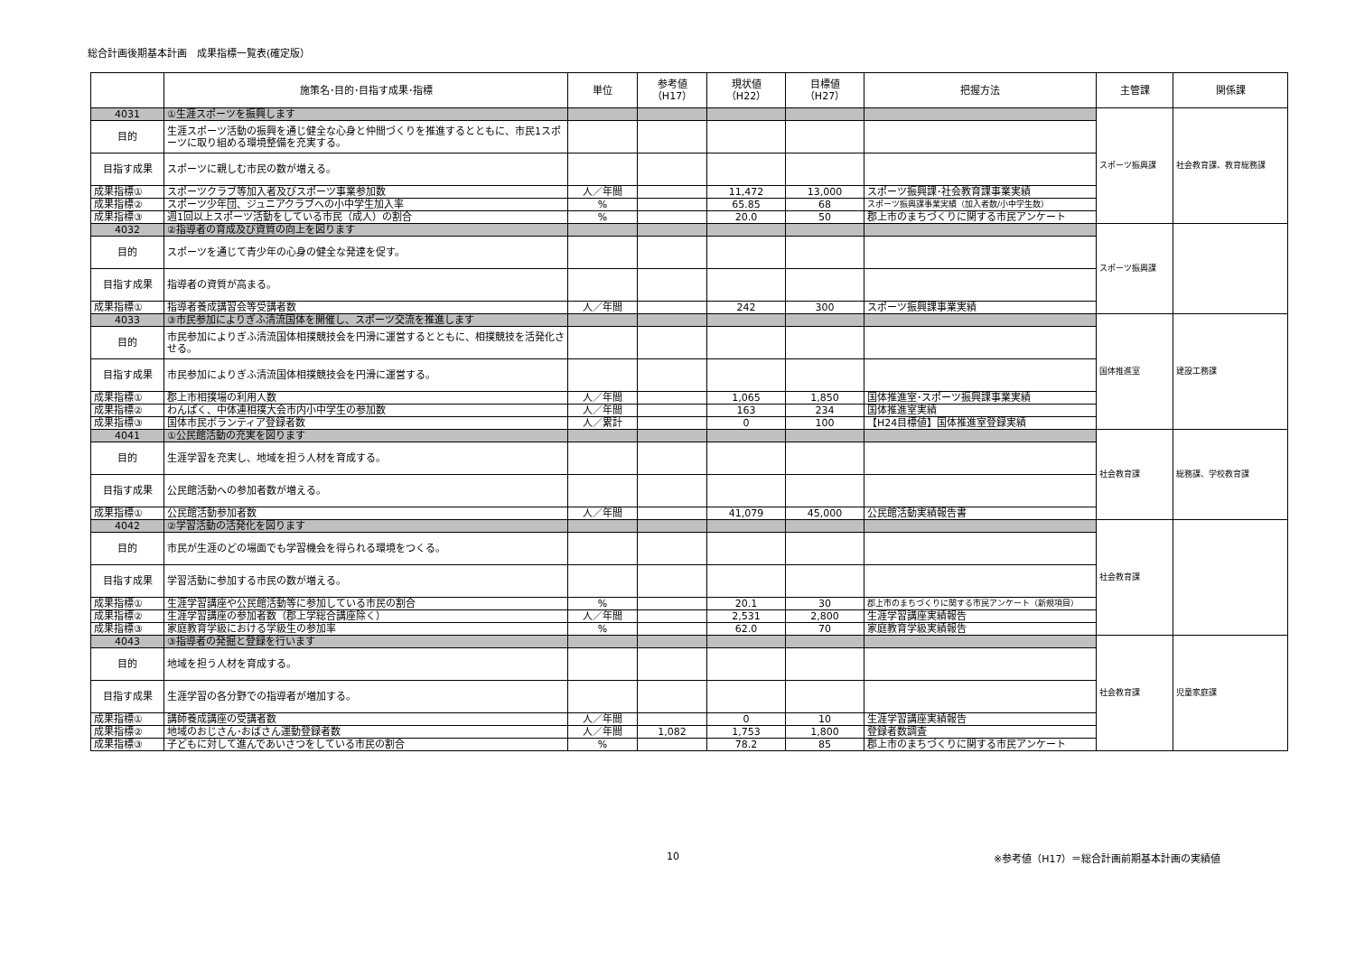総合計画後期基本計画　成果指標一覧表(確定版）
| | 施策名･目的･目指す成果･指標 | 単位 | 参考値 （H17） | 現状値 （H22） | 目標値 （H27） | 把握方法 | 主管課 | 関係課 |
| --- | --- | --- | --- | --- | --- | --- | --- | --- |
| 4031 | ①生涯スポーツを振興します | | | | | | スポーツ振興課 | 社会教育課、教育総務課 |
| 目的 | 生涯スポーツ活動の振興を通じ健全な心身と仲間づくりを推進するとともに、市民1スポーツに取り組める環境整備を充実する。 | | | | | | | |
| 目指す成果 | スポーツに親しむ市民の数が増える。 | | | | | | | |
| 成果指標① | スポーツクラブ等加入者及びスポーツ事業参加数 | 人／年間 | | 11,472 | 13,000 | スポーツ振興課･社会教育課事業実績 | | |
| 成果指標② | スポーツ少年団、ジュニアクラブへの小中学生加入率 | % | | 65.85 | 68 | スポーツ振興課事業実績（加入者数/小中学生数） | | |
| 成果指標③ | 週1回以上スポーツ活動をしている市民（成人）の割合 | % | | 20.0 | 50 | 郡上市のまちづくりに関する市民アンケート | | |
| 4032 | ②指導者の育成及び資質の向上を図ります | | | | | | スポーツ振興課 | |
| 目的 | スポーツを通じて青少年の心身の健全な発達を促す。 | | | | | | | |
| 目指す成果 | 指導者の資質が高まる。 | | | | | | | |
| 成果指標① | 指導者養成講習会等受講者数 | 人／年間 | | 242 | 300 | スポーツ振興課事業実績 | | |
| 4033 | ③市民参加によりぎふ清流国体を開催し、スポーツ交流を推進します | | | | | | 国体推進室 | 建設工務課 |
| 目的 | 市民参加によりぎふ清流国体相撲競技会を円滑に運営するとともに、相撲競技を活発化させる。 | | | | | | | |
| 目指す成果 | 市民参加によりぎふ清流国体相撲競技会を円滑に運営する。 | | | | | | | |
| 成果指標① | 郡上市相撲場の利用人数 | 人／年間 | | 1,065 | 1,850 | 国体推進室･スポーツ振興課事業実績 | | |
| 成果指標② | わんぱく、中体連相撲大会市内小中学生の参加数 | 人／年間 | | 163 | 234 | 国体推進室実績 | | |
| 成果指標③ | 国体市民ボランティア登録者数 | 人／累計 | | 0 | 100 | 【H24目標値】国体推進室登録実績 | | |
| 4041 | ①公民館活動の充実を図ります | | | | | | 社会教育課 | 総務課、学校教育課 |
| 目的 | 生涯学習を充実し、地域を担う人材を育成する。 | | | | | | | |
| 目指す成果 | 公民館活動への参加者数が増える。 | | | | | | | |
| 成果指標① | 公民館活動参加者数 | 人／年間 | | 41,079 | 45,000 | 公民館活動実績報告書 | | |
| 4042 | ②学習活動の活発化を図ります | | | | | | 社会教育課 | |
| 目的 | 市民が生涯のどの場面でも学習機会を得られる環境をつくる。 | | | | | | | |
| 目指す成果 | 学習活動に参加する市民の数が増える。 | | | | | | | |
| 成果指標① | 生涯学習講座や公民館活動等に参加している市民の割合 | % | | 20.1 | 30 | 郡上市のまちづくりに関する市民アンケート（新規項目） | | |
| 成果指標② | 生涯学習講座の参加者数（郡上学総合講座除く） | 人／年間 | | 2,531 | 2,800 | 生涯学習講座実績報告 | | |
| 成果指標③ | 家庭教育学級における学級生の参加率 | % | | 62.0 | 70 | 家庭教育学級実績報告 | | |
| 4043 | ③指導者の発掘と登録を行います | | | | | | 社会教育課 | 児童家庭課 |
| 目的 | 地域を担う人材を育成する。 | | | | | | | |
| 目指す成果 | 生涯学習の各分野での指導者が増加する。 | | | | | | | |
| 成果指標① | 講師養成講座の受講者数 | 人／年間 | | 0 | 10 | 生涯学習講座実績報告 | | |
| 成果指標② | 地域のおじさん･おばさん運動登録者数 | 人／年間 | 1,082 | 1,753 | 1,800 | 登録者数調査 | | |
| 成果指標③ | 子どもに対して進んであいさつをしている市民の割合 | % | | 78.2 | 85 | 郡上市のまちづくりに関する市民アンケート | | |
10 ※参考値（H17）＝総合計画前期基本計画の実績値